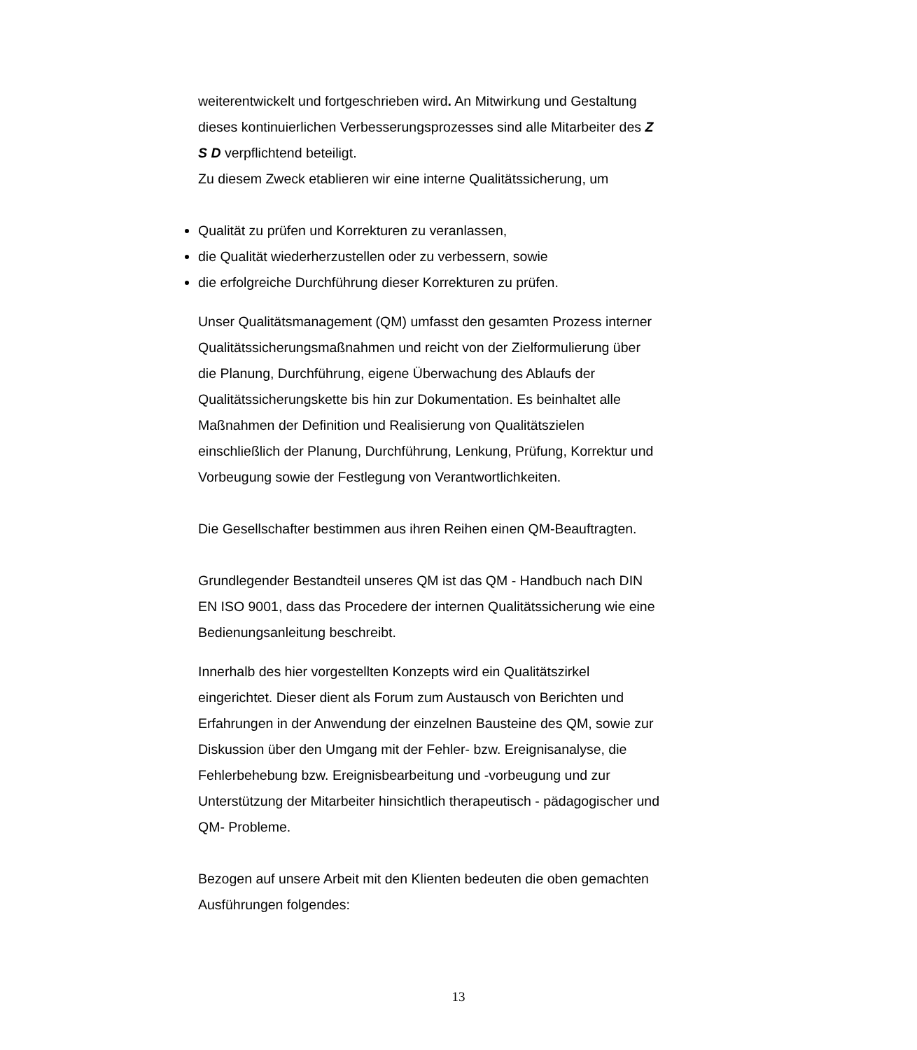weiterentwickelt und fortgeschrieben wird. An Mitwirkung und Gestaltung dieses kontinuierlichen Verbesserungsprozesses sind alle Mitarbeiter des Z S D verpflichtend beteiligt.
Zu diesem Zweck etablieren wir eine interne Qualitätssicherung, um
Qualität zu prüfen und Korrekturen zu veranlassen,
die Qualität wiederherzustellen oder zu verbessern, sowie
die erfolgreiche Durchführung dieser Korrekturen zu prüfen.
Unser Qualitätsmanagement (QM) umfasst den gesamten Prozess interner Qualitätssicherungsmaßnahmen und reicht von der Zielformulierung über die Planung, Durchführung, eigene Überwachung des Ablaufs der Qualitätssicherungskette bis hin zur Dokumentation. Es beinhaltet alle Maßnahmen der Definition und Realisierung von Qualitätszielen einschließlich der Planung, Durchführung, Lenkung, Prüfung, Korrektur und Vorbeugung sowie der Festlegung von Verantwortlichkeiten.
Die Gesellschafter bestimmen aus ihren Reihen einen QM-Beauftragten.
Grundlegender Bestandteil unseres QM ist das QM - Handbuch nach DIN EN ISO 9001, dass das Procedere der internen Qualitätssicherung wie eine Bedienungsanleitung beschreibt.
Innerhalb des hier vorgestellten Konzepts wird ein Qualitätszirkel eingerichtet. Dieser dient als Forum zum Austausch von Berichten und Erfahrungen in der Anwendung der einzelnen Bausteine des QM, sowie zur Diskussion über den Umgang mit der Fehler- bzw. Ereignisanalyse, die Fehlerbehebung bzw. Ereignisbearbeitung und -vorbeugung und zur Unterstützung der Mitarbeiter hinsichtlich therapeutisch - pädagogischer und QM- Probleme.
Bezogen auf unsere Arbeit mit den Klienten bedeuten die oben gemachten Ausführungen folgendes:
13